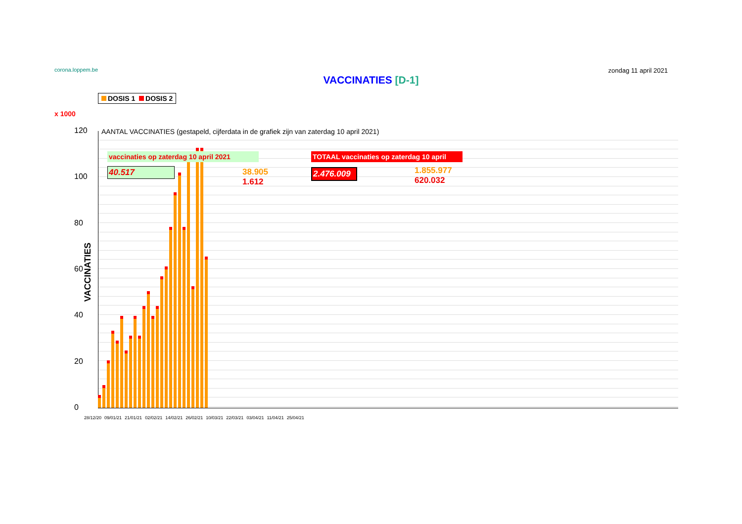corona.loppem.be
zondag 11 april 2021
VACCINATIES [D-1]
DOSIS 1 DOSIS 2
x 1000
VACCINATIES
120
100
80
60
40
20
0
AANTAL VACCINATIES (gestapeld, cijferdata in de grafiek zijn van zaterdag 10 april 2021)
vaccinaties op zaterdag 10 april 2021
40.517
38.905
1.612
TOTAAL vaccinaties op zaterdag 10 april
2.476.009
1.855.977
620.032
28/12/20 09/01/21 21/01/21 02/02/21 14/02/21 26/02/21 10/03/21 22/03/21 03/04/21 11/04/21 25/04/21